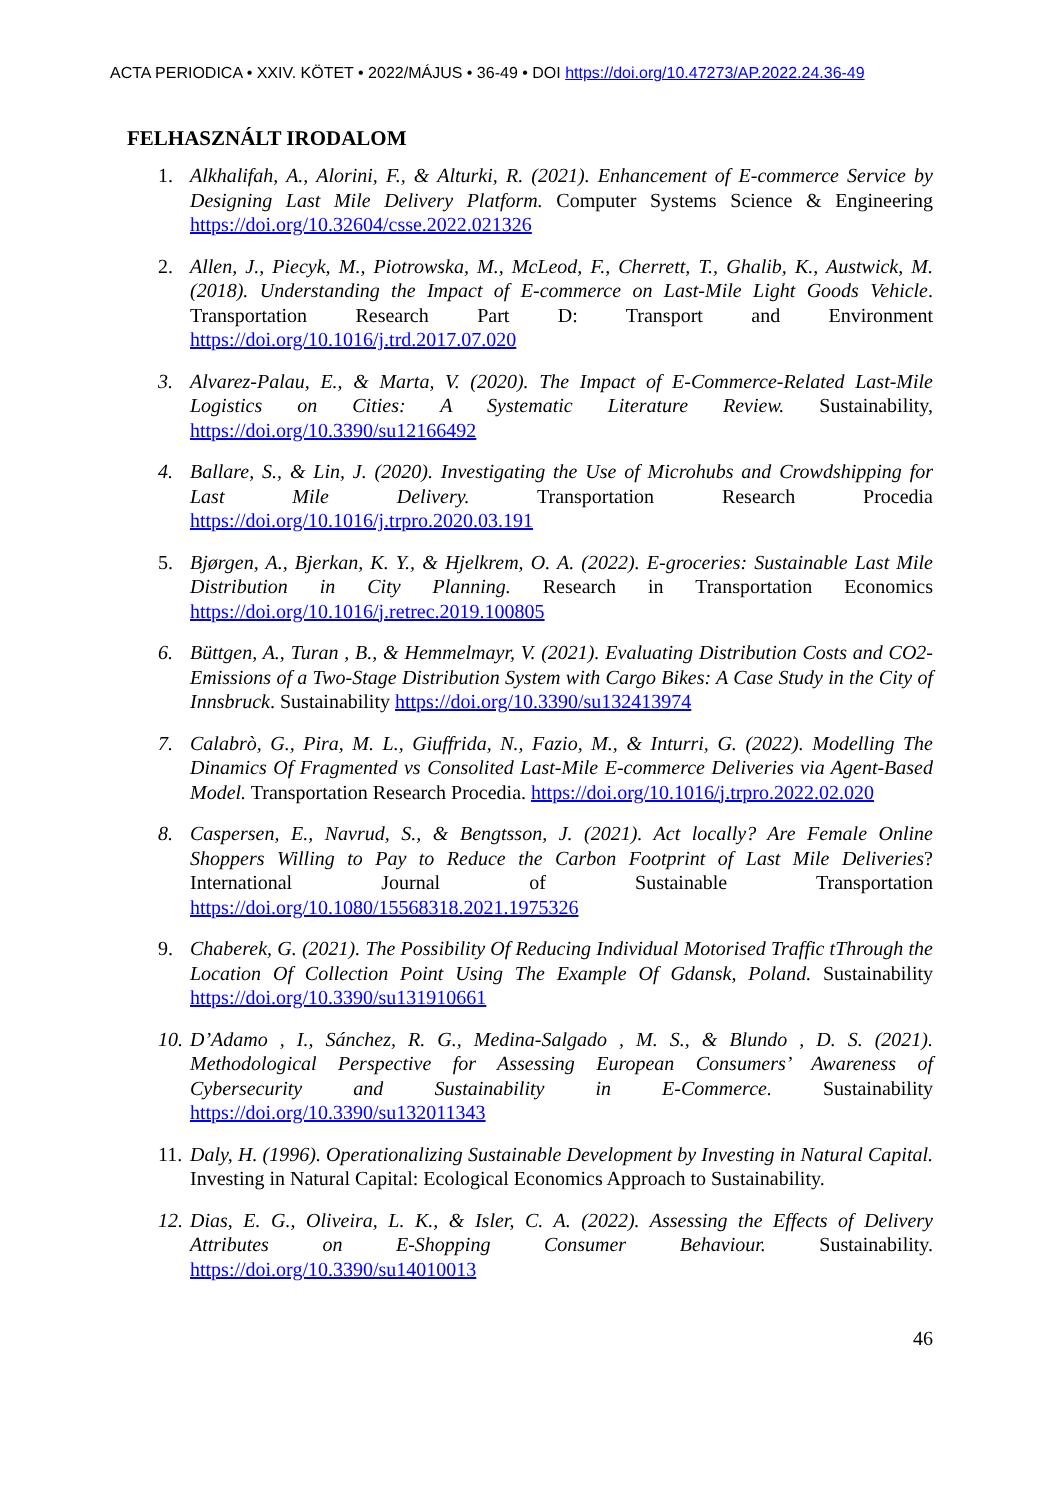ACTA PERIODICA • XXIV. KÖTET • 2022/MÁJUS • 36-49 • DOI https://doi.org/10.47273/AP.2022.24.36-49
FELHASZNÁLT IRODALOM
1. Alkhalifah, A., Alorini, F., & Alturki, R. (2021). Enhancement of E-commerce Service by Designing Last Mile Delivery Platform. Computer Systems Science & Engineering https://doi.org/10.32604/csse.2022.021326
2. Allen, J., Piecyk, M., Piotrowska, M., McLeod, F., Cherrett, T., Ghalib, K., Austwick, M. (2018). Understanding the Impact of E-commerce on Last-Mile Light Goods Vehicle. Transportation Research Part D: Transport and Environment https://doi.org/10.1016/j.trd.2017.07.020
3. Alvarez-Palau, E., & Marta, V. (2020). The Impact of E-Commerce-Related Last-Mile Logistics on Cities: A Systematic Literature Review. Sustainability, https://doi.org/10.3390/su12166492
4. Ballare, S., & Lin, J. (2020). Investigating the Use of Microhubs and Crowdshipping for Last Mile Delivery. Transportation Research Procedia https://doi.org/10.1016/j.trpro.2020.03.191
5. Bjørgen, A., Bjerkan, K. Y., & Hjelkrem, O. A. (2022). E-groceries: Sustainable Last Mile Distribution in City Planning. Research in Transportation Economics https://doi.org/10.1016/j.retrec.2019.100805
6. Büttgen, A., Turan , B., & Hemmelmayr, V. (2021). Evaluating Distribution Costs and CO2-Emissions of a Two-Stage Distribution System with Cargo Bikes: A Case Study in the City of Innsbruck. Sustainability https://doi.org/10.3390/su132413974
7. Calabrò, G., Pira, M. L., Giuffrida, N., Fazio, M., & Inturri, G. (2022). Modelling The Dinamics Of Fragmented vs Consolited Last-Mile E-commerce Deliveries via Agent-Based Model. Transportation Research Procedia. https://doi.org/10.1016/j.trpro.2022.02.020
8. Caspersen, E., Navrud, S., & Bengtsson, J. (2021). Act locally? Are Female Online Shoppers Willing to Pay to Reduce the Carbon Footprint of Last Mile Deliveries? International Journal of Sustainable Transportation https://doi.org/10.1080/15568318.2021.1975326
9. Chaberek, G. (2021). The Possibility Of Reducing Individual Motorised Traffic tThrough the Location Of Collection Point Using The Example Of Gdansk, Poland. Sustainability https://doi.org/10.3390/su131910661
10.
D’Adamo , I., Sánchez, R. G., Medina-Salgado , M. S., & Blundo , D. S. (2021). Methodological Perspective for Assessing European Consumers’ Awareness of Cybersecurity and Sustainability in E-Commerce. Sustainability https://doi.org/10.3390/su132011343
11.
Daly, H. (1996). Operationalizing Sustainable Development by Investing in Natural Capital. Investing in Natural Capital: Ecological Economics Approach to Sustainability.
12.
Dias, E. G., Oliveira, L. K., & Isler, C. A. (2022). Assessing the Effects of Delivery Attributes on E-Shopping Consumer Behaviour. Sustainability. https://doi.org/10.3390/su14010013
46